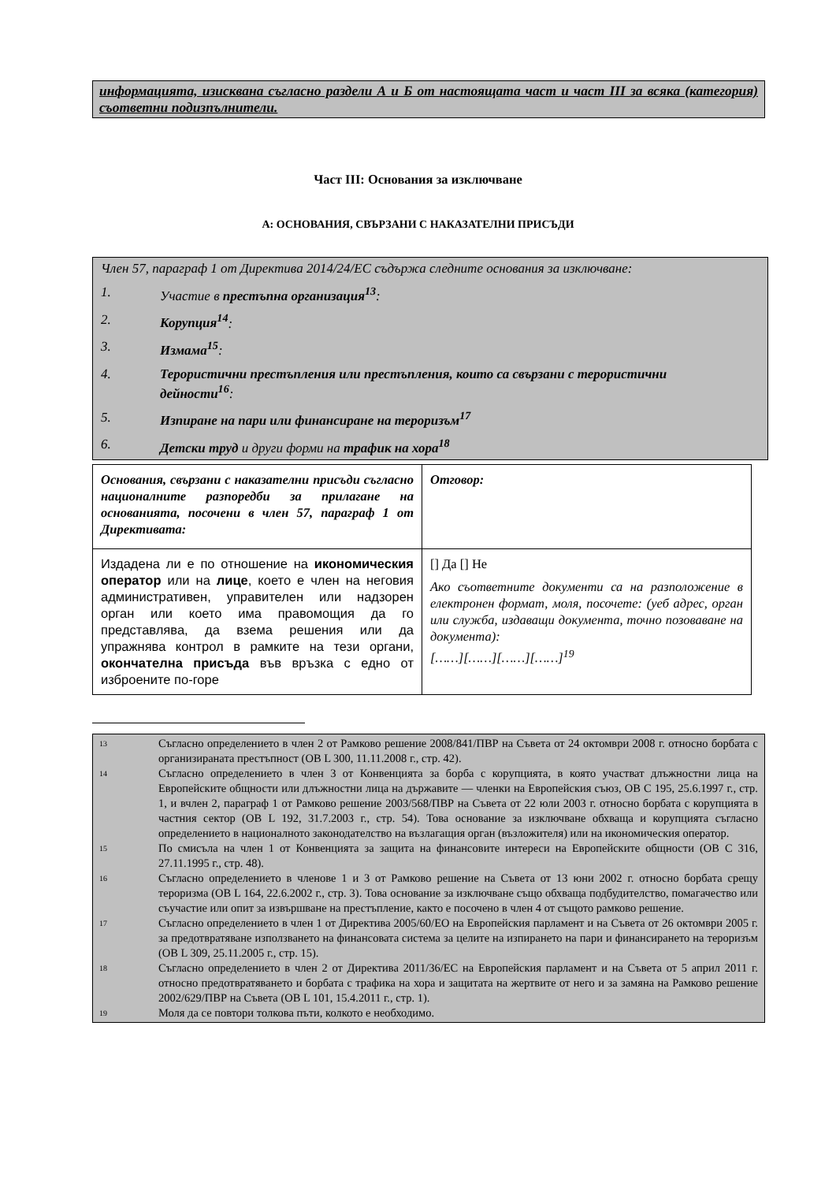информацията, изисквана съгласно раздели А и Б от настоящата част и част III за всяка (категория) съответни подизпълнители.
Част III: Основания за изключване
А: ОСНОВАНИЯ, СВЪРЗАНИ С НАКАЗАТЕЛНИ ПРИСЪДИ
Член 57, параграф 1 от Директива 2014/24/ЕС съдържа следните основания за изключване:
1. Участие в престъпна организация<sup>13</sup>:
2. Корупция<sup>14</sup>:
3. Измама<sup>15</sup>:
4. Терористични престъпления или престъпления, които са свързани с терористични дейности<sup>16</sup>:
5. Изпиране на пари или финансиране на тероризъм<sup>17</sup>
6. Детски труд и други форми на трафик на хора<sup>18</sup>
| Основания, свързани с наказателни присъди съгласно националните разпоредби за прилагане на основанията, посочени в член 57, параграф 1 от Директивата: | Отговор: |
| Издадена ли е по отношение на икономическия оператор или на лице , което е член на неговия административен, управителен или надзорен орган или което има правомощия да го представлява, да взема решения или да упражнява контрол в рамките на тези органи, окончателна присъда във връзка с едно от изброените по-горе | [] Да [] Не Ако съответните документи са на разположение в електронен формат, моля, посочете: (уеб адрес, орган или служба, издаващи документа, точно позоваване на документа): [……][……][……][……]<sup>19</sup> |
13 Съгласно определението в член 2 от Рамково решение 2008/841/ПВР на Съвета от 24 октомври 2008 г. относно борбата с организираната престъпност (ОВ L 300, 11.11.2008 г., стр. 42).
14 Съгласно определението в член 3 от Конвенцията за борба с корупцията, в която участват длъжностни лица на Европейските общности или длъжностни лица на държавите — членки на Европейския съюз, ОВ C 195, 25.6.1997 г., стр. 1, и вчлен 2, параграф 1 от Рамково решение 2003/568/ПВР на Съвета от 22 юли 2003 г. относно борбата с корупцията в частния сектор (ОВ L 192, 31.7.2003 г., стр. 54). Това основание за изключване обхваща и корупцията съгласно определението в националното законодателство на възлагащия орган (възложителя) или на икономическия оператор.
15 По смисъла на член 1 от Конвенцията за защита на финансовите интереси на Европейските общности (ОВ C 316, 27.11.1995 г., стр. 48).
16 Съгласно определението в членове 1 и 3 от Рамково решение на Съвета от 13 юни 2002 г. относно борбата срещу тероризма (ОВ L 164, 22.6.2002 г., стр. 3). Това основание за изключване също обхваща подбудителство, помагачество или съучастие или опит за извършване на престъпление, както е посочено в член 4 от същото рамково решение.
17 Съгласно определението в член 1 от Директива 2005/60/ЕО на Европейския парламент и на Съвета от 26 октомври 2005 г. за предотвратяване използването на финансовата система за целите на изпирането на пари и финансирането на тероризъм (ОВ L 309, 25.11.2005 г., стр. 15).
18 Съгласно определението в член 2 от Директива 2011/36/ЕС на Европейския парламент и на Съвета от 5 април 2011 г. относно предотвратяването и борбата с трафика на хора и защитата на жертвите от него и за замяна на Рамково решение 2002/629/ПВР на Съвета (ОВ L 101, 15.4.2011 г., стр. 1).
19 Моля да се повтори толкова пъти, колкото е необходимо.